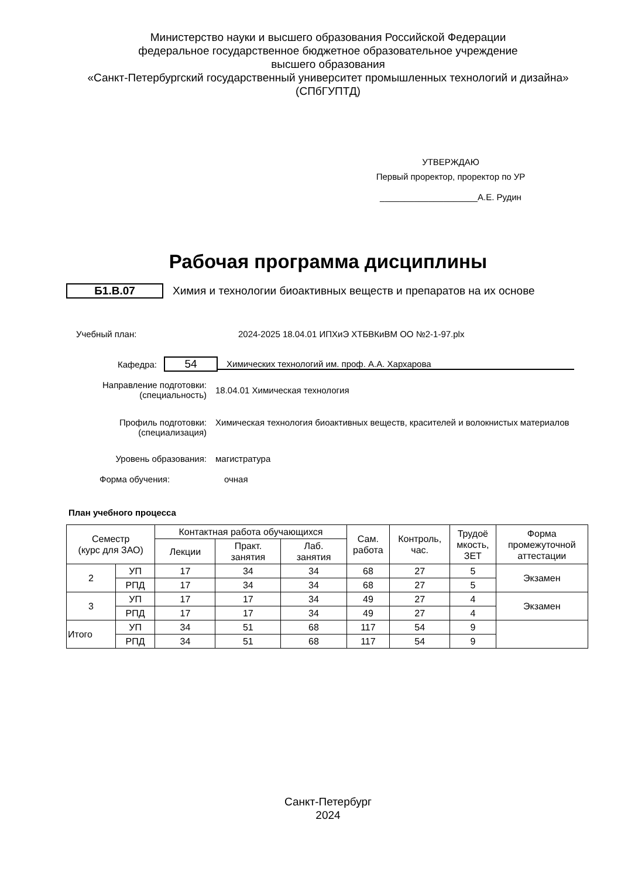Министерство науки и высшего образования Российской Федерации
федеральное государственное бюджетное образовательное учреждение
высшего образования
«Санкт-Петербургский государственный университет промышленных технологий и дизайна»
(СПбГУПТД)
УТВЕРЖДАЮ
Первый проректор, проректор по УР
____________________А.Е. Рудин
Рабочая программа дисциплины
Б1.В.07
Химия и технологии биоактивных веществ и препаратов на их основе
Учебный план: 2024-2025 18.04.01 ИПХиЭ ХТБВКиВМ ОО №2-1-97.plx
Кафедра:
54
Химических технологий им. проф. А.А. Хархарова
Направление подготовки:
(специальность)
18.04.01 Химическая технология
Профиль подготовки:
(специализация)
Химическая технология биоактивных веществ, красителей и волокнистых материалов
Уровень образования: магистратура
Форма обучения: очная
План учебного процесса
| Семестр (курс для ЗАО) | | Контактная работа обучающихся | | | Сам. работа | Контроль, час. | Трудоё мкость, ЗЕТ | Форма промежуточной аттестации |
| --- | --- | --- | --- | --- | --- | --- | --- | --- |
| | | Лекции | Практ. занятия | Лаб. занятия | | | | |
| 2 | УП | 17 | 34 | 34 | 68 | 27 | 5 | Экзамен |
| | РПД | 17 | 34 | 34 | 68 | 27 | 5 | |
| 3 | УП | 17 | 17 | 34 | 49 | 27 | 4 | Экзамен |
| | РПД | 17 | 17 | 34 | 49 | 27 | 4 | |
| Итого | УП | 34 | 51 | 68 | 117 | 54 | 9 | |
| | РПД | 34 | 51 | 68 | 117 | 54 | 9 | |
Санкт-Петербург
2024